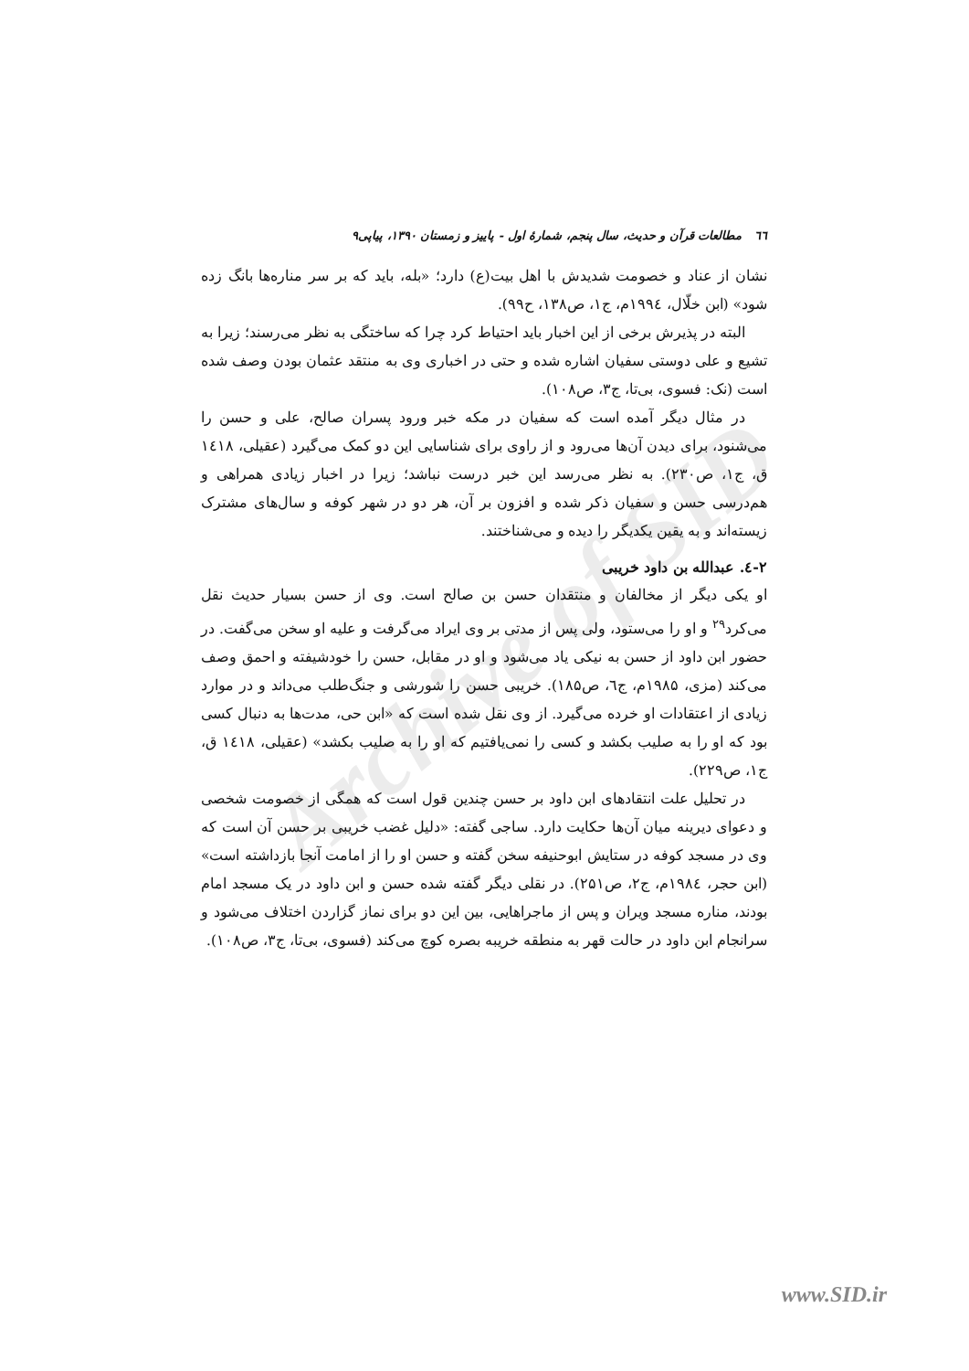Archive of SID
٦٦ مطالعات قرآن و حدیث، سال پنجم، شمارهٔ اول - پاییز و زمستان ۱۳۹۰، پیاپی۹
نشان از عناد و خصومت شدیدش با اهل بیت(ع) دارد؛ «بله، باید که بر سر مناره‌ها بانگ زده شود» (ابن خلّال، ۱۹۹٤م، ج۱، ص۱۳۸، ح۹۹).
البته در پذیرش برخی از این اخبار باید احتیاط کرد چرا که ساختگی به نظر می‌رسند؛ زیرا به تشیع و علی دوستی سفیان اشاره شده و حتی در اخباری وی به منتقد عثمان بودن وصف شده است (نک: فسوی، بی‌تا، ج۳، ص۱۰۸).
در مثال دیگر آمده است که سفیان در مکه خبر ورود پسران صالح، علی و حسن را می‌شنود، برای دیدن آن‌ها می‌رود و از راوی برای شناسایی این دو کمک می‌گیرد (عقیلی، ۱٤۱۸ ق، ج۱، ص۲۳۰). به نظر می‌رسد این خبر درست نباشد؛ زیرا در اخبار زیادی همراهی و هم‌درسی حسن و سفیان ذکر شده و افزون بر آن، هر دو در شهر کوفه و سال‌های مشترک زیسته‌اند و به یقین یکدیگر را دیده و می‌شناختند.
۲-٤. عبدالله بن داود خریبی
او یکی دیگر از مخالفان و منتقدان حسن بن صالح است. وی از حسن بسیار حدیث نقل می‌کرد<sup>۲۹</sup> و او را می‌ستود، ولی پس از مدتی بر وی ایراد می‌گرفت و علیه او سخن می‌گفت. در حضور ابن داود از حسن به نیکی یاد می‌شود و او در مقابل، حسن را خودشیفته و احمق وصف می‌کند (مزی، ۱۹۸۵م، ج٦، ص۱۸۵). خریبی حسن را شورشی و جنگ‌طلب می‌داند و در موارد زیادی از اعتقادات او خرده می‌گیرد. از وی نقل شده است که «ابن حی، مدت‌ها به دنبال کسی بود که او را به صلیب بکشد و کسی را نمی‌یافتیم که او را به صلیب بکشد» (عقیلی، ۱٤۱۸ ق، ج۱، ص۲۲۹).
در تحلیل علت انتقادهای ابن داود بر حسن چندین قول است که همگی از خصومت شخصی و دعوای دیرینه میان آن‌ها حکایت دارد. ساجی گفته: «دلیل غضب خریبی بر حسن آن است که وی در مسجد کوفه در ستایش ابوحنیفه سخن گفته و حسن او را از امامت آنجا بازداشته است» (ابن حجر، ۱۹۸٤م، ج۲، ص۲۵۱). در نقلی دیگر گفته شده حسن و ابن داود در یک مسجد امام بودند، مناره مسجد ویران و پس از ماجراهایی، بین این دو برای نماز گزاردن اختلاف می‌شود و سرانجام ابن داود در حالت قهر به منطقه خریبه بصره کوچ می‌کند (فسوی، بی‌تا، ج۳، ص۱۰۸).
www.SID.ir